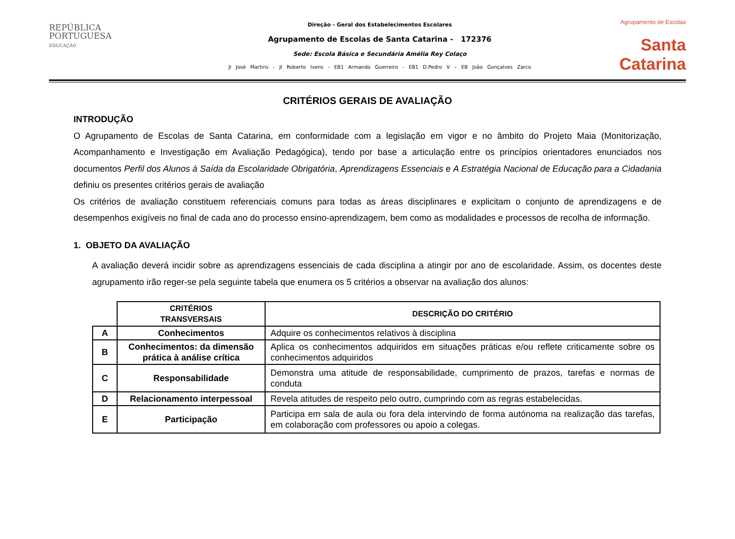REPÚBLICA
PORTUGUESA
EDUCAÇÃO
Direção - Geral dos Estabelecimentos Escolares
Agrupamento de Escolas de Santa Catarina - 172376
Sede: Escola Básica e Secundária Amélia Rey Colaço
JI José Martins - JI Roberto Ivens - EB1 Armando Guerreiro - EB1 D.Pedro V – EB João Gonçalves Zarco
Agrupamento de Escolas
Santa Catarina
CRITÉRIOS GERAIS DE AVALIAÇÃO
INTRODUÇÃO
O Agrupamento de Escolas de Santa Catarina, em conformidade com a legislação em vigor e no âmbito do Projeto Maia (Monitorização, Acompanhamento e Investigação em Avaliação Pedagógica), tendo por base a articulação entre os princípios orientadores enunciados nos documentos Perfil dos Alunos à Saída da Escolaridade Obrigatória, Aprendizagens Essenciais e A Estratégia Nacional de Educação para a Cidadania definiu os presentes critérios gerais de avaliação
Os critérios de avaliação constituem referenciais comuns para todas as áreas disciplinares e explicitam o conjunto de aprendizagens e de desempenhos exigíveis no final de cada ano do processo ensino-aprendizagem, bem como as modalidades e processos de recolha de informação.
1. OBJETO DA AVALIAÇÃO
A avaliação deverá incidir sobre as aprendizagens essenciais de cada disciplina a atingir por ano de escolaridade. Assim, os docentes deste agrupamento irão reger-se pela seguinte tabela que enumera os 5 critérios a observar na avaliação dos alunos:
| | CRITÉRIOS TRANSVERSAIS | DESCRIÇÃO DO CRITÉRIO |
| --- | --- | --- |
| A | Conhecimentos | Adquire os conhecimentos relativos à disciplina |
| B | Conhecimentos: da dimensão prática à análise crítica | Aplica os conhecimentos adquiridos em situações práticas e/ou reflete criticamente sobre os conhecimentos adquiridos |
| C | Responsabilidade | Demonstra uma atitude de responsabilidade, cumprimento de prazos, tarefas e normas de conduta |
| D | Relacionamento interpessoal | Revela atitudes de respeito pelo outro, cumprindo com as regras estabelecidas. |
| E | Participação | Participa em sala de aula ou fora dela intervindo de forma autónoma na realização das tarefas, em colaboração com professores ou apoio a colegas. |